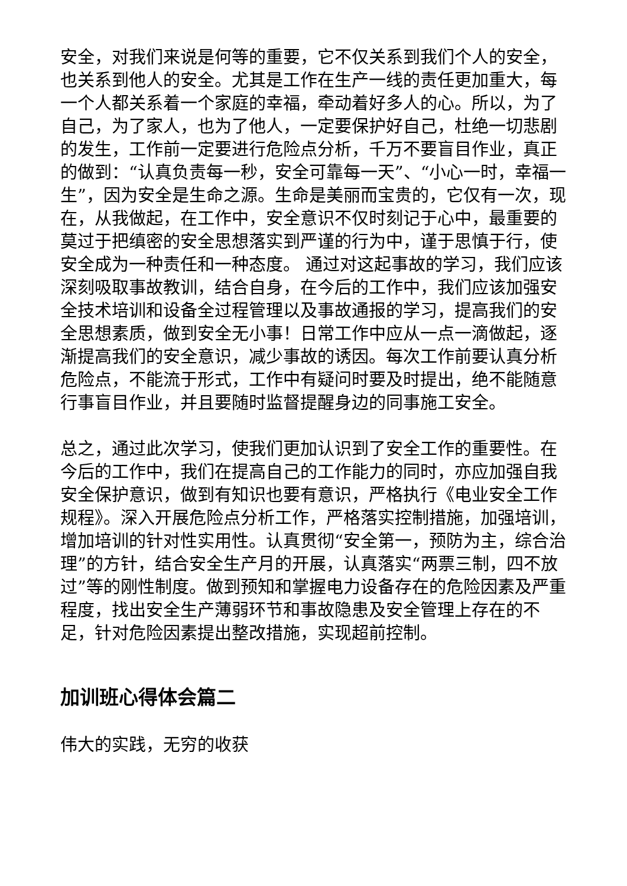安全，对我们来说是何等的重要，它不仅关系到我们个人的安全，也关系到他人的安全。尤其是工作在生产一线的责任更加重大，每一个人都关系着一个家庭的幸福，牵动着好多人的心。所以，为了自己，为了家人，也为了他人，一定要保护好自己，杜绝一切悲剧的发生，工作前一定要进行危险点分析，千万不要盲目作业，真正的做到：“认真负责每一秒，安全可靠每一天”、“小心一时，幸福一生”，因为安全是生命之源。生命是美丽而宝贵的，它仅有一次，现在，从我做起，在工作中，安全意识不仅时刻记于心中，最重要的莫过于把缜密的安全思想落实到严谨的行为中，谨于思慎于行，使安全成为一种责任和一种态度。 通过对这起事故的学习，我们应该深刻吸取事故教训，结合自身，在今后的工作中，我们应该加强安全技术培训和设备全过程管理以及事故通报的学习，提高我们的安全思想素质，做到安全无小事！日常工作中应从一点一滴做起，逐渐提高我们的安全意识，减少事故的诱因。每次工作前要认真分析危险点，不能流于形式，工作中有疑问时要及时提出，绝不能随意行事盲目作业，并且要随时监督提醒身边的同事施工安全。
总之，通过此次学习，使我们更加认识到了安全工作的重要性。在今后的工作中，我们在提高自己的工作能力的同时，亦应加强自我安全保护意识，做到有知识也要有意识，严格执行《电业安全工作规程》。深入开展危险点分析工作，严格落实控制措施，加强培训，增加培训的针对性实用性。认真贯彻“安全第一，预防为主，综合治理”的方针，结合安全生产月的开展，认真落实“两票三制，四不放过”等的刚性制度。做到预知和掌握电力设备存在的危险因素及严重程度，找出安全生产薄弱环节和事故隐患及安全管理上存在的不足，针对危险因素提出整改措施，实现超前控制。
加训班心得体会篇二
伟大的实践，无穷的收获